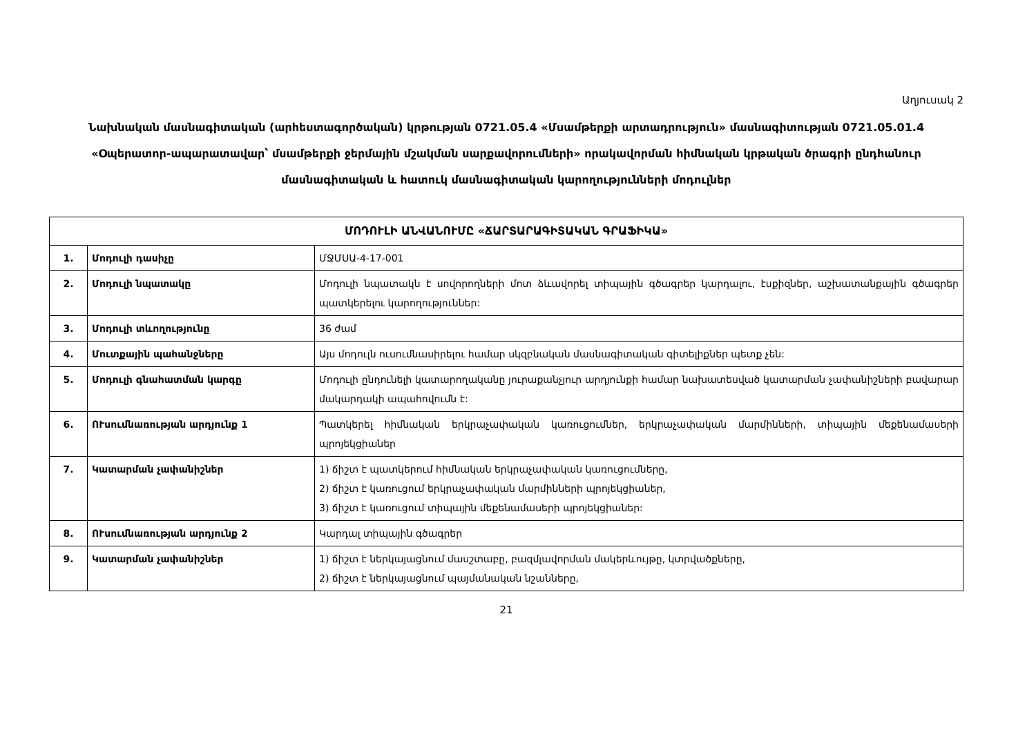Աղյուսակ 2
Նախնական մասնագիտական (արհեստագործական) կրթության 0721.05.4 «Մսամթերքի արտադրություն» մասնագիտության 0721.05.01.4 «Օպերատոր-ապարատավար՝ մսամթերքի ջերմային մշակման սարքավորումների» որակավորման հիմնական կրթական ծրագրի ընդհանուր մասնագիտական և հատուկ մասնագիտական կարողությունների մոդուլներ
| ՄՈԴՈՒԼԻ ԱՆՎԱՆՈՒՄԸ «ՃԱՐՏԱՐԱԳԻՏԱԿԱՆ ԳՐԱՖԻԿԱ» | | |
| --- | --- | --- |
| 1. | Մոդուլի դասիչը | ՄՋՄՍԱ-4-17-001 |
| 2. | Մոդուլի նպատակը | Մոդուլի նպատակն է սովորողների մոտ ձևավորել տիպային գծագրեր կարդալու, էսքիզներ, աշխատանքային գծագրեր պատկերելու կարողություններ: |
| 3. | Մոդուլի տևողությունը | 36 ժամ |
| 4. | Մուտքային պահանջները | Այս մոդուլն ուսումնասիրելու համար սկզբնական մասնագիտական գիտելիքներ պետք չեն: |
| 5. | Մոդուլի գնահատման կարգը | Մոդուլի ընդունելի կատարողականը յուրաքանչյուր արդյունքի համար նախատեսված կատարման չափանիշների բավարար մակարդակի ապահովումն է: |
| 6. | ՈՒսումնառության արդյունք 1 | Պատկերել հիմնական երկրաչափական կառուցումներ, երկրաչափական մարմինների, տիպային մեքենամասերի պրոյեկցիաներ |
| 7. | Կատարման չափանիշներ | 1) ճիշտ է պատկերում հիմնական երկրաչափական կառուցումները, 2) ճիշտ է կառուցում երկրաչափական մարմինների պրոյեկցիաներ, 3) ճիշտ է կառուցում տիպային մեքենամասերի պրոյեկցիաներ: |
| 8. | ՈՒսումնառության արդյունք 2 | Կարդալ տիպային գծագրեր |
| 9. | Կատարման չափանիշներ | 1) ճիշտ է ներկայացնում մասշտաբը, բազմլավորման մակերևույթը, կտրվածքները, 2) ճիշտ է ներկայացնում պայմանական նշանները, |
21